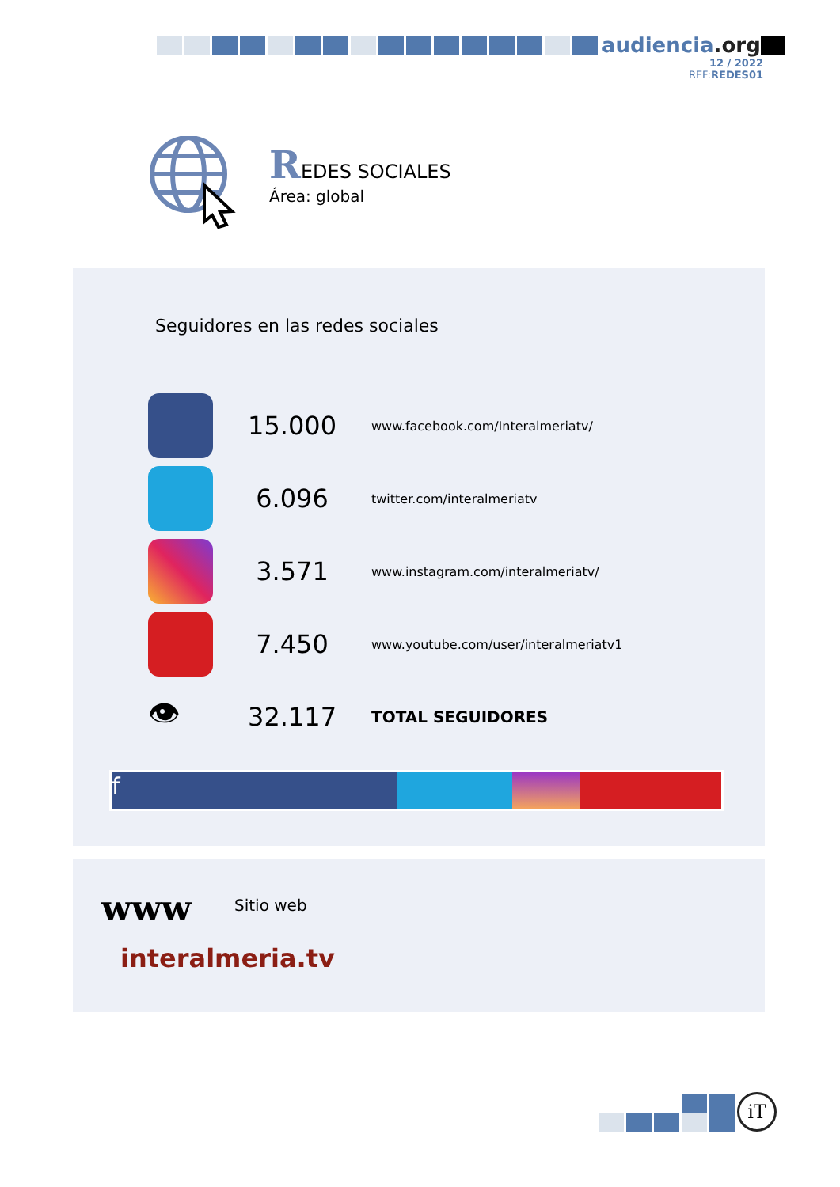audiencia.org
12 / 2022
REF:REDES01
REDES SOCIALES
Área: global
Seguidores en las redes sociales
| | 15.000 | www.facebook.com/Interalmeriatv/ |
| | 6.096 | twitter.com/interalmeriatv |
| | 3.571 | www.instagram.com/interalmeriatv/ |
| | 7.450 | www.youtube.com/user/interalmeriatv1 |
| 👁 | 32.117 | TOTAL SEGUIDORES |
f
www Sitio web
interalmeria.tv
iT